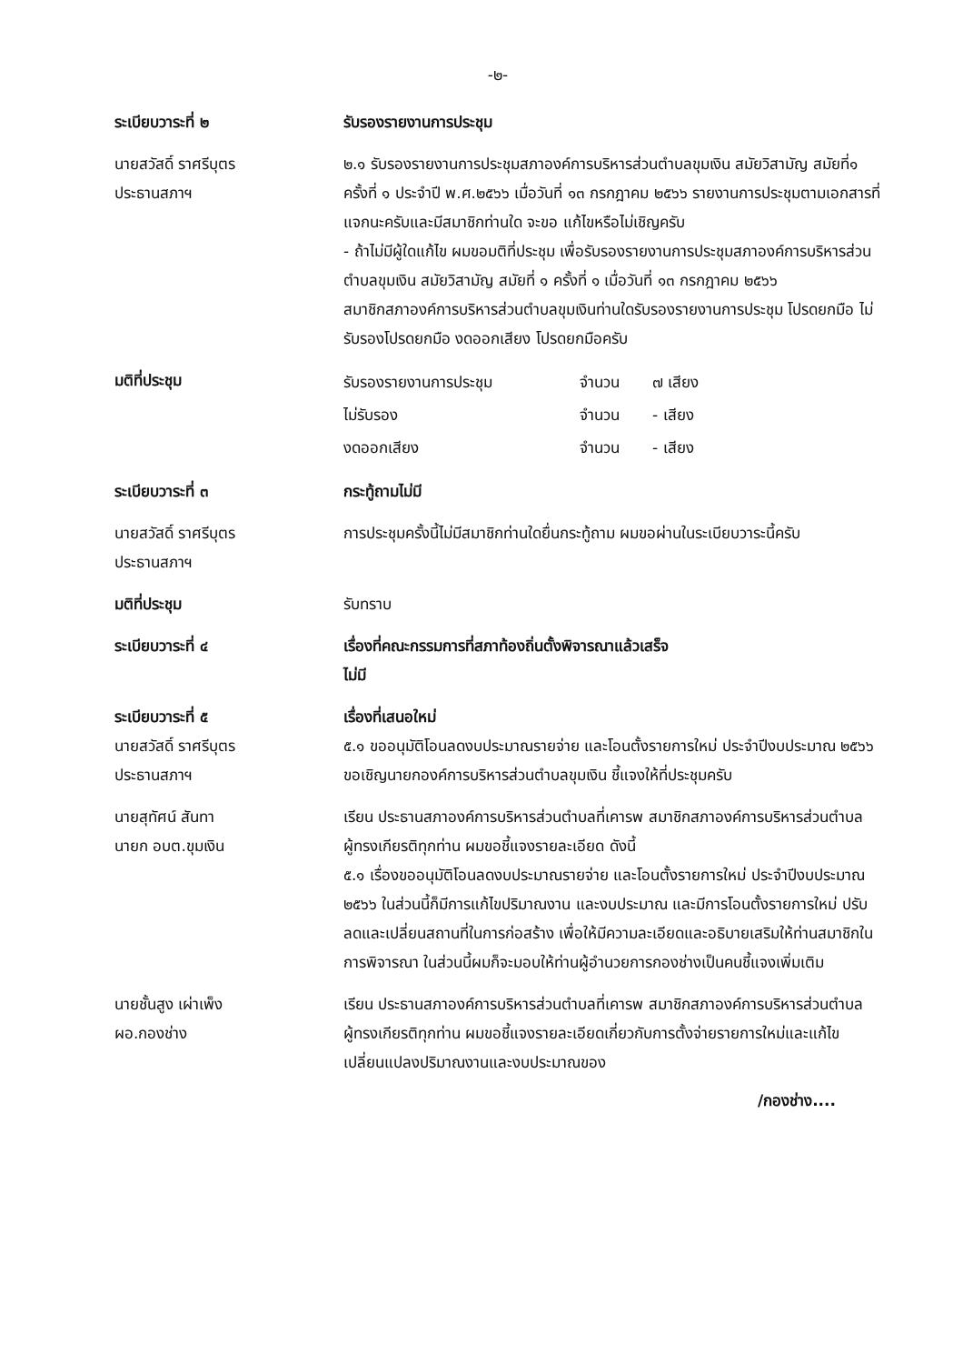-๒-
ระเบียบวาระที่ ๒ รับรองรายงานการประชุม
นายสวัสดิ์ ราศรีบุตร
ประธานสภาฯ
๒.๑ รับรองรายงานการประชุมสภาองค์การบริหารส่วนตำบลขุมเงิน สมัยวิสามัญ สมัยที่๑ ครั้งที่ ๑ ประจำปี พ.ศ.๒๕๖๖ เมื่อวันที่ ๑๓ กรกฎาคม ๒๕๖๖ รายงานการประชุมตามเอกสารที่แจกนะครับและมีสมาชิกท่านใด จะขอ แก้ไขหรือไม่เชิญครับ
- ถ้าไม่มีผู้ใดแก้ไข ผมขอมติที่ประชุม เพื่อรับรองรายงานการประชุมสภาองค์การบริหารส่วนตำบลขุมเงิน สมัยวิสามัญ สมัยที่ ๑ ครั้งที่ ๑ เมื่อวันที่ ๑๓ กรกฎาคม ๒๕๖๖
สมาชิกสภาองค์การบริหารส่วนตำบลขุมเงินท่านใดรับรองรายงานการประชุม โปรดยกมือ ไม่รับรองโปรดยกมือ งดออกเสียง โปรดยกมือครับ
มติที่ประชุม
| รับรองรายงานการประชุม | จำนวน | ๗ เสียง |
| ไม่รับรอง | จำนวน | - เสียง |
| งดออกเสียง | จำนวน | - เสียง |
ระเบียบวาระที่ ๓ กระทู้ถามไม่มี
นายสวัสดิ์ ราศรีบุตร
ประธานสภาฯ
การประชุมครั้งนี้ไม่มีสมาชิกท่านใดยื่นกระทู้ถาม ผมขอผ่านในระเบียบวาระนี้ครับ
มติที่ประชุม รับทราบ
ระเบียบวาระที่ ๔ เรื่องที่คณะกรรมการที่สภาท้องถิ่นตั้งพิจารณาแล้วเสร็จ
ไม่มี
ระเบียบวาระที่ ๕
นายสวัสดิ์ ราศรีบุตร
ประธานสภาฯ
เรื่องที่เสนอใหม่
๕.๑ ขออนุมัติโอนลดงบประมาณรายจ่าย และโอนตั้งรายการใหม่ ประจำปีงบประมาณ ๒๕๖๖ ขอเชิญนายกองค์การบริหารส่วนตำบลขุมเงิน ชี้แจงให้ที่ประชุมครับ
นายสุทัศน์ สันทา
นายก อบต.ขุมเงิน
เรียน ประธานสภาองค์การบริหารส่วนตำบลที่เคารพ สมาชิกสภาองค์การบริหารส่วนตำบลผู้ทรงเกียรติทุกท่าน ผมขอชี้แจงรายละเอียด ดังนี้
๕.๑ เรื่องขออนุมัติโอนลดงบประมาณรายจ่าย และโอนตั้งรายการใหม่ ประจำปีงบประมาณ ๒๕๖๖ ในส่วนนี้ก็มีการแก้ไขปริมาณงาน และงบประมาณ และมีการโอนตั้งรายการใหม่ ปรับลดและเปลี่ยนสถานที่ในการก่อสร้าง เพื่อให้มีความละเอียดและอธิบายเสริมให้ท่านสมาชิกในการพิจารณา ในส่วนนี้ผมก็จะมอบให้ท่านผู้อำนวยการกองช่างเป็นคนชี้แจงเพิ่มเติม
นายชั้นสูง เผ่าเพ็ง
ผอ.กองช่าง
เรียน ประธานสภาองค์การบริหารส่วนตำบลที่เคารพ สมาชิกสภาองค์การบริหารส่วนตำบลผู้ทรงเกียรติทุกท่าน ผมขอชี้แจงรายละเอียดเกี่ยวกับการตั้งจ่ายรายการใหม่และแก้ไขเปลี่ยนแปลงปริมาณงานและงบประมาณของ
/กองช่าง....